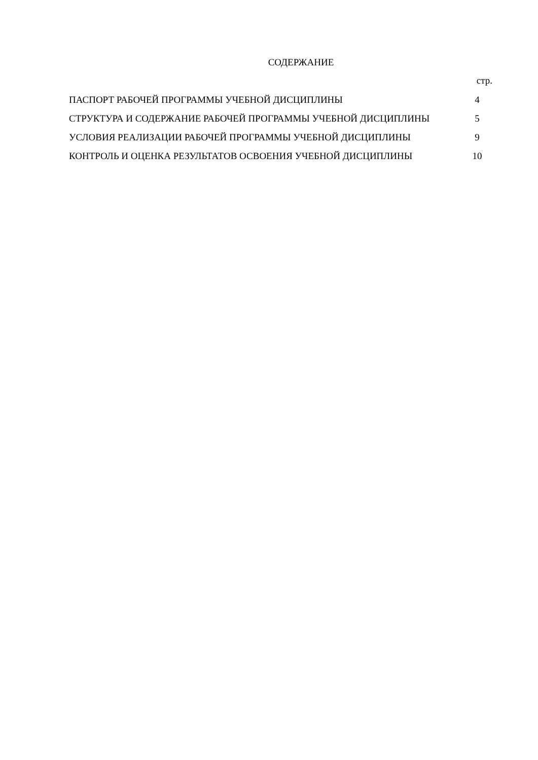СОДЕРЖАНИЕ
стр.
| ПАСПОРТ РАБОЧЕЙ ПРОГРАММЫ УЧЕБНОЙ ДИСЦИПЛИНЫ | 4 |
| СТРУКТУРА И СОДЕРЖАНИЕ РАБОЧЕЙ ПРОГРАММЫ УЧЕБНОЙ ДИСЦИПЛИНЫ | 5 |
| УСЛОВИЯ РЕАЛИЗАЦИИ РАБОЧЕЙ ПРОГРАММЫ УЧЕБНОЙ ДИСЦИПЛИНЫ | 9 |
| КОНТРОЛЬ И ОЦЕНКА РЕЗУЛЬТАТОВ ОСВОЕНИЯ УЧЕБНОЙ ДИСЦИПЛИНЫ | 10 |